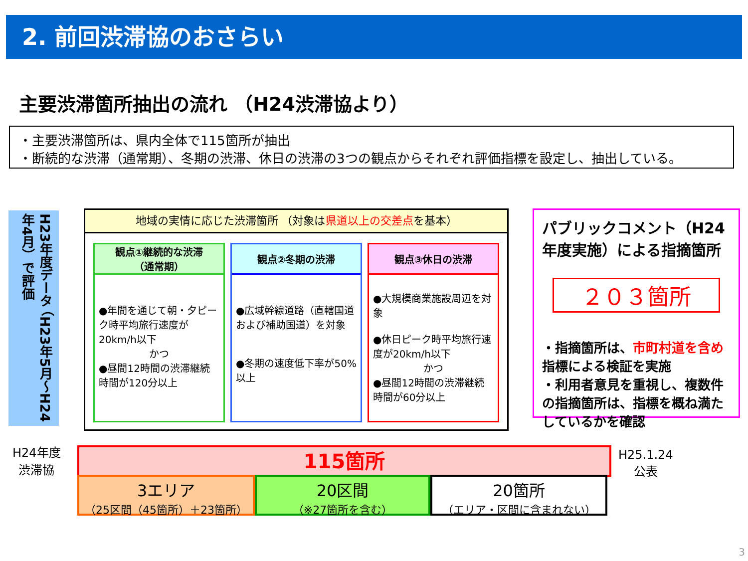2. 前回渋滞協のおさらい
主要渋滞箇所抽出の流れ （H24渋滞協より）
・主要渋滞箇所は、県内全体で115箇所が抽出
・断続的な渋滞（通常期）、冬期の渋滞、休日の渋滞の3つの観点からそれぞれ評価指標を設定し、抽出している。
H23年度データ （H23年5月～H24年4月）で評価
地域の実情に応じた渋滞箇所 （対象は県道以上の交差点を基本）
観点①継続的な渋滞
（通常期）
●年間を通じて朝・夕ピーク時平均旅行速度が20km/h以下
かつ●昼間12時間の渋滞継続時間が120分以上
観点②冬期の渋滞
●広域幹線道路（直轄国道および補助国道）を対象
●冬期の速度低下率が50%以上
観点③休日の渋滞
●大規模商業施設周辺を対象
●休日ピーク時平均旅行速度が20km/h以下
かつ●昼間12時間の渋滞継続時間が60分以上
パブリックコメント（H24年度実施）による指摘箇所
２０３箇所
・指摘箇所は、市町村道を含め指標による検証を実施
・利用者意見を重視し、複数件の指摘箇所は、指標を概ね満たしているかを確認
H24年度
渋滞協
115箇所
H25.1.24
公表
3エリア
（25区間（45箇所）＋23箇所）
20区間
（※27箇所を含む）
20箇所
（エリア・区間に含まれない）
3